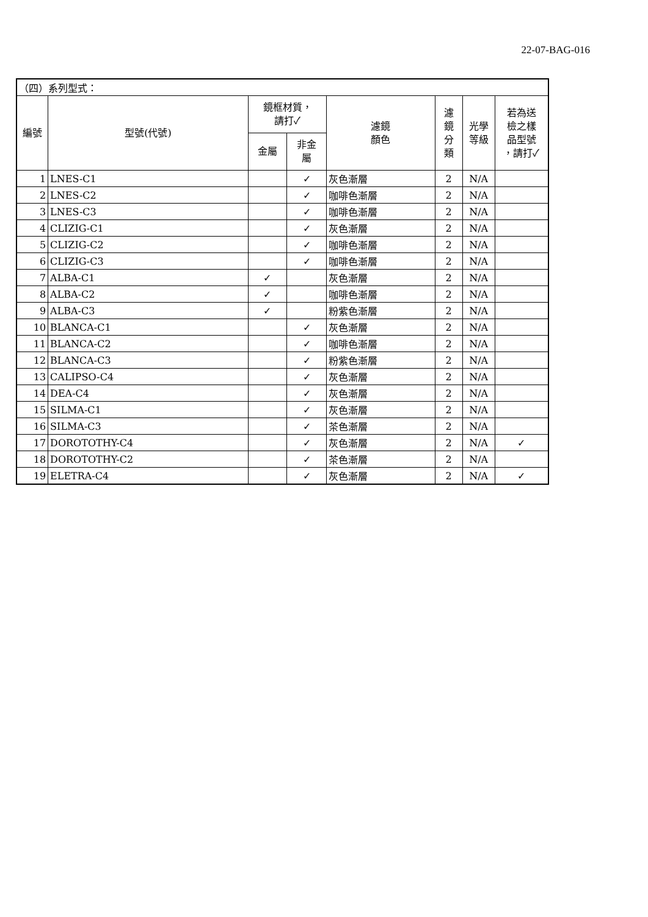22-07-BAG-016
| （四）系列型式： | | | | | | | |
| 編號 | 型號(代號) | 鏡框材質， 請打✓ | | 濾鏡 顏色 | 濾 鏡 分 類 | 光學 等級 | 若為送 檢之樣 品型號 ，請打✓ |
| | | 金屬 | 非金 屬 | | | | |
| 1 | LNES-C1 | | ✓ | 灰色漸層 | 2 | N/A | |
| 2 | LNES-C2 | | ✓ | 咖啡色漸層 | 2 | N/A | |
| 3 | LNES-C3 | | ✓ | 咖啡色漸層 | 2 | N/A | |
| 4 | CLIZIG-C1 | | ✓ | 灰色漸層 | 2 | N/A | |
| 5 | CLIZIG-C2 | | ✓ | 咖啡色漸層 | 2 | N/A | |
| 6 | CLIZIG-C3 | | ✓ | 咖啡色漸層 | 2 | N/A | |
| 7 | ALBA-C1 | ✓ | | 灰色漸層 | 2 | N/A | |
| 8 | ALBA-C2 | ✓ | | 咖啡色漸層 | 2 | N/A | |
| 9 | ALBA-C3 | ✓ | | 粉紫色漸層 | 2 | N/A | |
| 10 | BLANCA-C1 | | ✓ | 灰色漸層 | 2 | N/A | |
| 11 | BLANCA-C2 | | ✓ | 咖啡色漸層 | 2 | N/A | |
| 12 | BLANCA-C3 | | ✓ | 粉紫色漸層 | 2 | N/A | |
| 13 | CALIPSO-C4 | | ✓ | 灰色漸層 | 2 | N/A | |
| 14 | DEA-C4 | | ✓ | 灰色漸層 | 2 | N/A | |
| 15 | SILMA-C1 | | ✓ | 灰色漸層 | 2 | N/A | |
| 16 | SILMA-C3 | | ✓ | 茶色漸層 | 2 | N/A | |
| 17 | DOROTOTHY-C4 | | ✓ | 灰色漸層 | 2 | N/A | ✓ |
| 18 | DOROTOTHY-C2 | | ✓ | 茶色漸層 | 2 | N/A | |
| 19 | ELETRA-C4 | | ✓ | 灰色漸層 | 2 | N/A | ✓ |